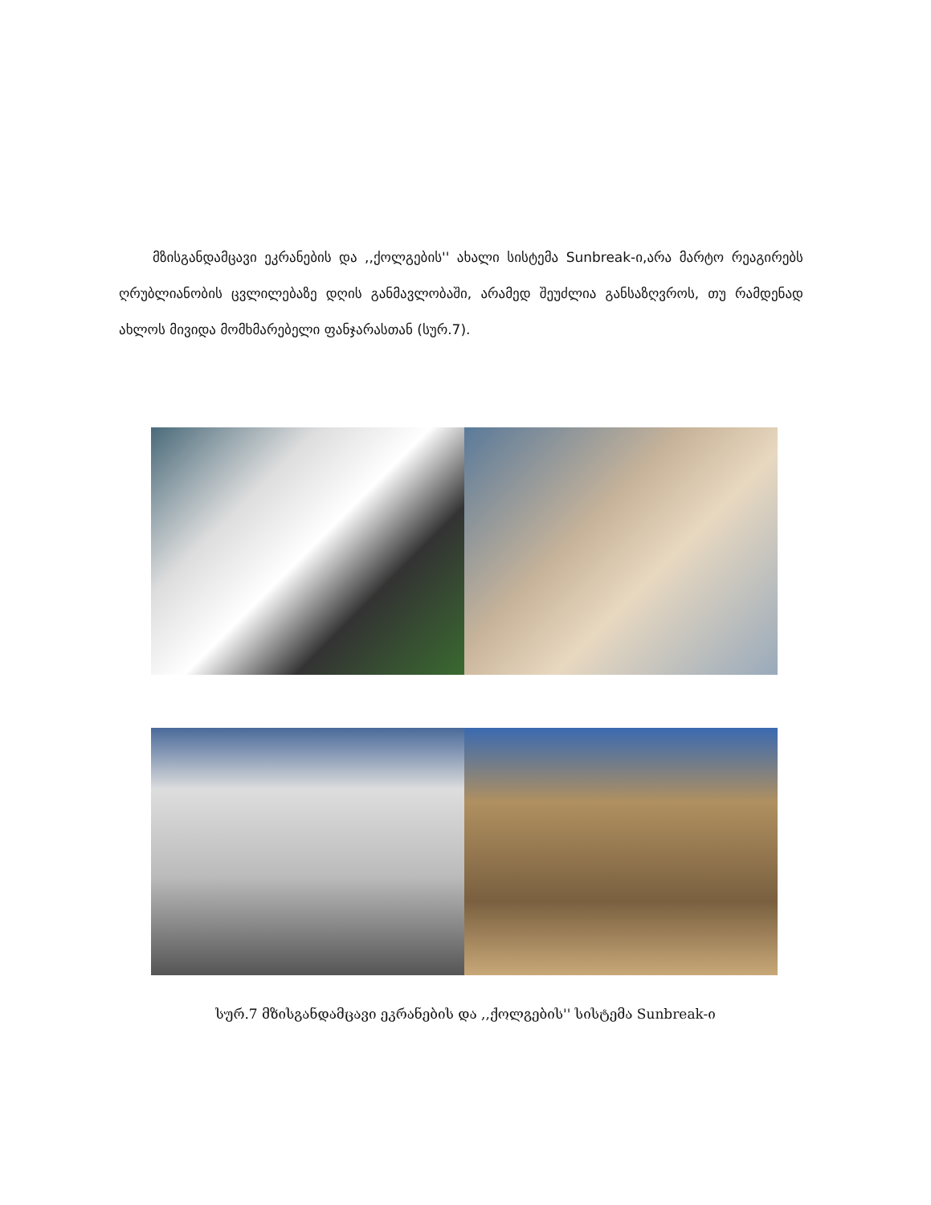მზისგანდამცავი ეკრანების და ,,ქოლგების'' ახალი სისტემა Sunbreak-ი,არა მარტო რეაგირებს ღრუბლიანობის ცვლილებაზე დღის განმავლობაში, არამედ შეუძლია განსაზღვროს, თუ რამდენად ახლოს მივიდა მომხმარებელი ფანჯარასთან (სურ.7).
სურ.7 მზისგანდამცავი ეკრანების და ,,ქოლგების'' სისტემა Sunbreak-ი